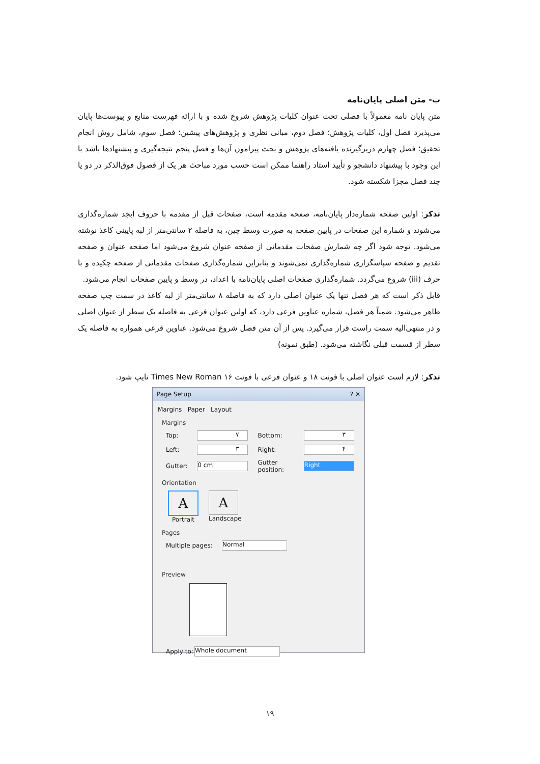ب- متن اصلی پایان‌نامه
متن پایان نامه معمولاً با فصلی تحت عنوان کلیات پژوهش شروع شده و با ارائه فهرست منابع و پیوست‌ها پایان می‌پذیرد فصل اول، کلیات پژوهش؛ فصل دوم، مبانی نظری و پژوهش‌های پیشین؛ فصل سوم، شامل روش انجام تحقیق؛ فصل چهارم دربرگیرنده یافته‌های پژوهش و بحث پیرامون آن‌ها و فصل پنجم نتیجه‌گیری و پیشنهادها باشد با این وجود با پیشنهاد دانشجو و تأیید استاد راهنما ممکن است حسب مورد مباحث هر یک از فصول فوق‌الذکر در دو یا چند فصل مجزا شکسته شود.
تذکر: اولین صفحه شماره‌دار پایان‌نامه، صفحه مقدمه است، صفحات قبل از مقدمه با حروف ابجد شماره‌گذاری می‌شوند و شماره این صفحات در پایین صفحه به صورت وسط چین، به فاصله ۲ سانتی‌متر از لبه پایینی کاغذ نوشته می‌شود. توجه شود اگر چه شمارش صفحات مقدماتی از صفحه عنوان شروع می‌شود اما صفحه عنوان و صفحه تقدیم و صفحه سپاسگزاری شماره‌گذاری نمی‌شوند و بنابراین شماره‌گذاری صفحات مقدماتی از صفحه چکیده و با حرف (iii) شروع می‌گردد. شماره‌گذاری صفحات اصلی پایان‌نامه با اعداد، در وسط و پایین صفحات انجام می‌شود.
قابل ذکر است که هر فصل تنها یک عنوان اصلی دارد که به فاصله ۸ سانتی‌متر از لبه کاغذ در سمت چپ صفحه ظاهر می‌شود. ضمناً هر فصل، شماره عناوین فرعی دارد، که اولین عنوان فرعی به فاصله یک سطر از عنوان اصلی و در منتهی‌الیه سمت راست قرار می‌گیرد. پس از آن متن فصل شروع می‌شود. عناوین فرعی همواره به فاصله یک سطر از قسمت قبلی نگاشته می‌شود. (طبق نمونه)
تذکر: لازم است عنوان اصلی با فونت ۱۸ و عنوان فرعی با فونت ۱۶ Times New Roman تایپ شود.
Page Setup ? ✕
Margins Paper Layout
Margins
Top: ۷ Bottom: ۳
Left: ۳ Right: ۴
Gutter: 0 cm Gutter position: Right
Orientation
A
Portrait
A
Landscape
Pages
Multiple pages: Normal
Preview
Apply to: Whole document
۱۹